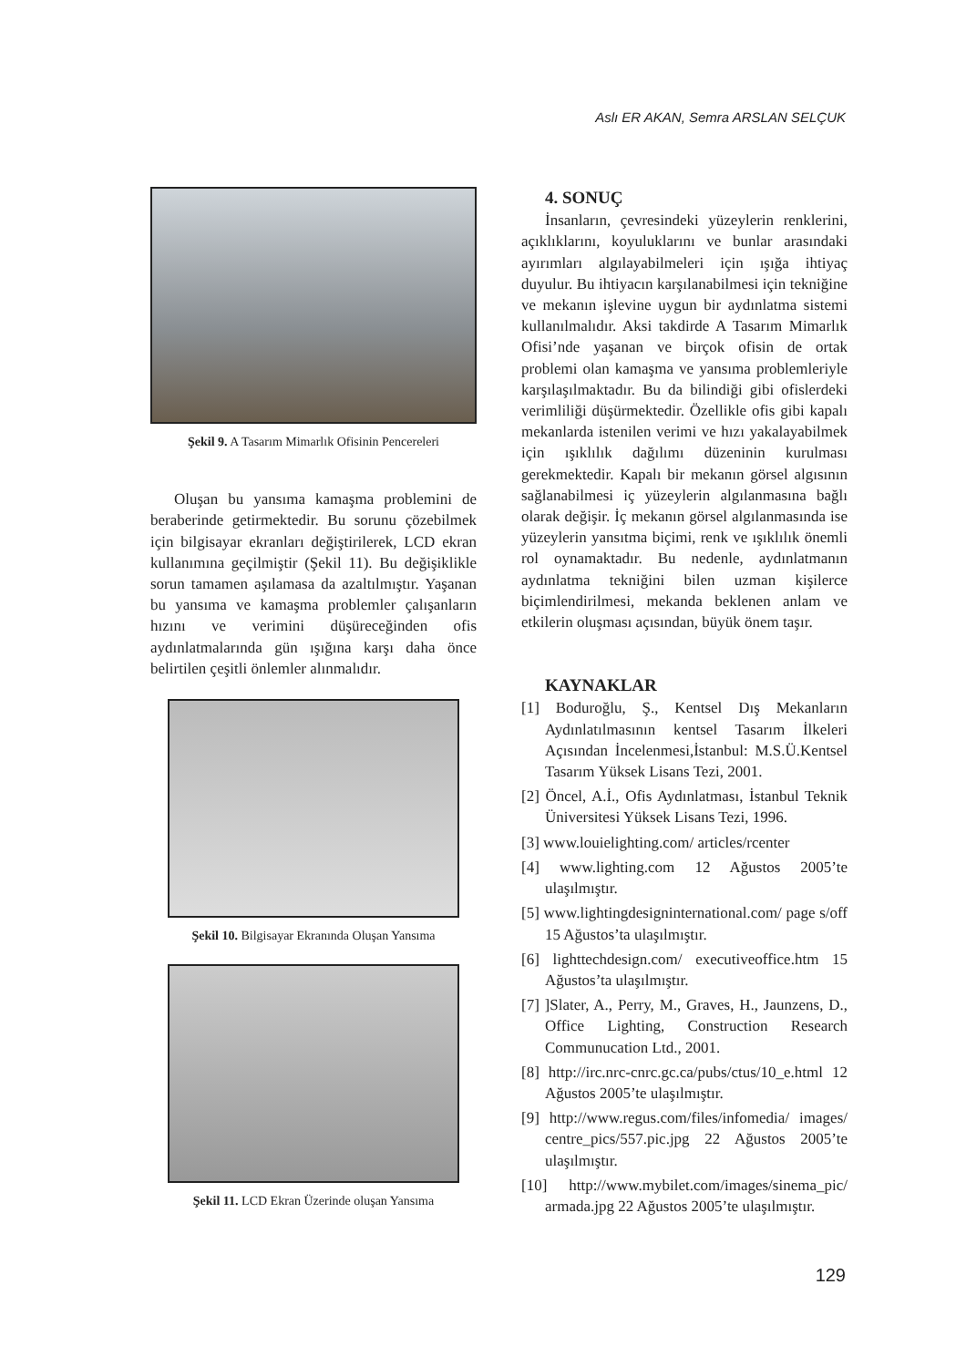Aslı ER AKAN, Semra ARSLAN SELÇUK
Şekil 9. A Tasarım Mimarlık Ofisinin Pencereleri
Oluşan bu yansıma kamaşma problemini de beraberinde getirmektedir. Bu sorunu çözebilmek için bilgisayar ekranları değiştirilerek, LCD ekran kullanımına geçilmiştir (Şekil 11). Bu değişiklikle sorun tamamen aşılamasa da azaltılmıştır. Yaşanan bu yansıma ve kamaşma problemler çalışanların hızını ve verimini düşüreceğinden ofis aydınlatmalarında gün ışığına karşı daha önce belirtilen çeşitli önlemler alınmalıdır.
Şekil 10. Bilgisayar Ekranında Oluşan Yansıma
Şekil 11. LCD Ekran Üzerinde oluşan Yansıma
4. SONUÇ
İnsanların, çevresindeki yüzeylerin renklerini, açıklıklarını, koyuluklarını ve bunlar arasındaki ayırımları algılayabilmeleri için ışığa ihtiyaç duyulur. Bu ihtiyacın karşılanabilmesi için tekniğine ve mekanın işlevine uygun bir aydınlatma sistemi kullanılmalıdır. Aksi takdirde A Tasarım Mimarlık Ofisi’nde yaşanan ve birçok ofisin de ortak problemi olan kamaşma ve yansıma problemleriyle karşılaşılmaktadır. Bu da bilindiği gibi ofislerdeki verimliliği düşürmektedir. Özellikle ofis gibi kapalı mekanlarda istenilen verimi ve hızı yakalayabilmek için ışıklılık dağılımı düzeninin kurulması gerekmektedir. Kapalı bir mekanın görsel algısının sağlanabilmesi iç yüzeylerin algılanmasına bağlı olarak değişir. İç mekanın görsel algılanmasında ise yüzeylerin yansıtma biçimi, renk ve ışıklılık önemli rol oynamaktadır. Bu nedenle, aydınlatmanın aydınlatma tekniğini bilen uzman kişilerce biçimlendirilmesi, mekanda beklenen anlam ve etkilerin oluşması açısından, büyük önem taşır.
KAYNAKLAR
[1] Boduroğlu, Ş., Kentsel Dış Mekanların Aydınlatılmasının kentsel Tasarım İlkeleri Açısından İncelenmesi,İstanbul: M.S.Ü.Kentsel Tasarım Yüksek Lisans Tezi, 2001.
[2] Öncel, A.İ., Ofis Aydınlatması, İstanbul Teknik Üniversitesi Yüksek Lisans Tezi, 1996.
[3] www.louielighting.com/ articles/rcenter
[4] www.lighting.com 12 Ağustos 2005’te ulaşılmıştır.
[5] www.lightingdesigninternational.com/ page s/off 15 Ağustos’ta ulaşılmıştır.
[6] lighttechdesign.com/ executiveoffice.htm 15 Ağustos’ta ulaşılmıştır.
[7] ]Slater, A., Perry, M., Graves, H., Jaunzens, D., Office Lighting, Construction Research Communucation Ltd., 2001.
[8] http://irc.nrc-cnrc.gc.ca/pubs/ctus/10_e.html 12 Ağustos 2005’te ulaşılmıştır.
[9] http://www.regus.com/files/infomedia/ images/ centre_pics/557.pic.jpg 22 Ağustos 2005’te ulaşılmıştır.
[10] http://www.mybilet.com/images/sinema_pic/ armada.jpg 22 Ağustos 2005’te ulaşılmıştır.
129